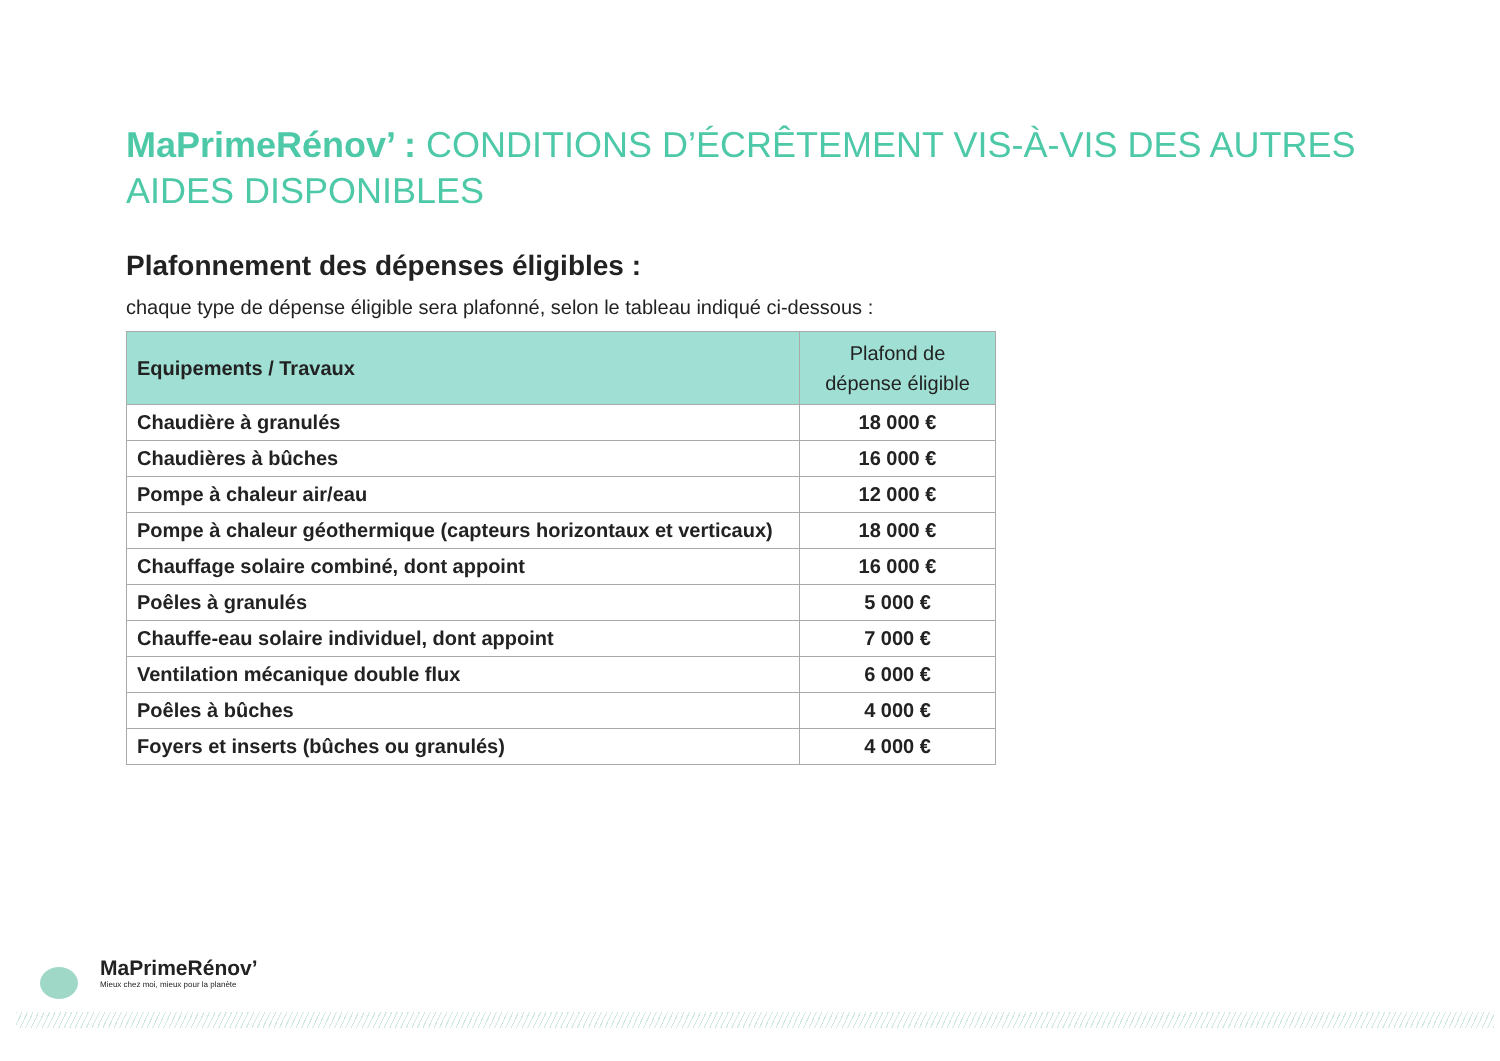MaPrimeRénov’ : CONDITIONS D’ÉCRÊTEMENT VIS-À-VIS DES AUTRES AIDES DISPONIBLES
Plafonnement des dépenses éligibles :
chaque type de dépense éligible sera plafonné, selon le tableau indiqué ci-dessous :
| Equipements / Travaux | Plafond de dépense éligible |
| --- | --- |
| Chaudière à granulés | 18 000 € |
| Chaudières à bûches | 16 000 € |
| Pompe à chaleur air/eau | 12 000 € |
| Pompe à chaleur géothermique (capteurs horizontaux et verticaux) | 18 000 € |
| Chauffage solaire combiné, dont appoint | 16 000 € |
| Poêles à granulés | 5 000 € |
| Chauffe-eau solaire individuel, dont appoint | 7 000 € |
| Ventilation mécanique double flux | 6 000 € |
| Poêles à bûches | 4 000 € |
| Foyers et inserts (bûches ou granulés) | 4 000 € |
MaPrimeRénov’
Mieux chez moi, mieux pour la planète